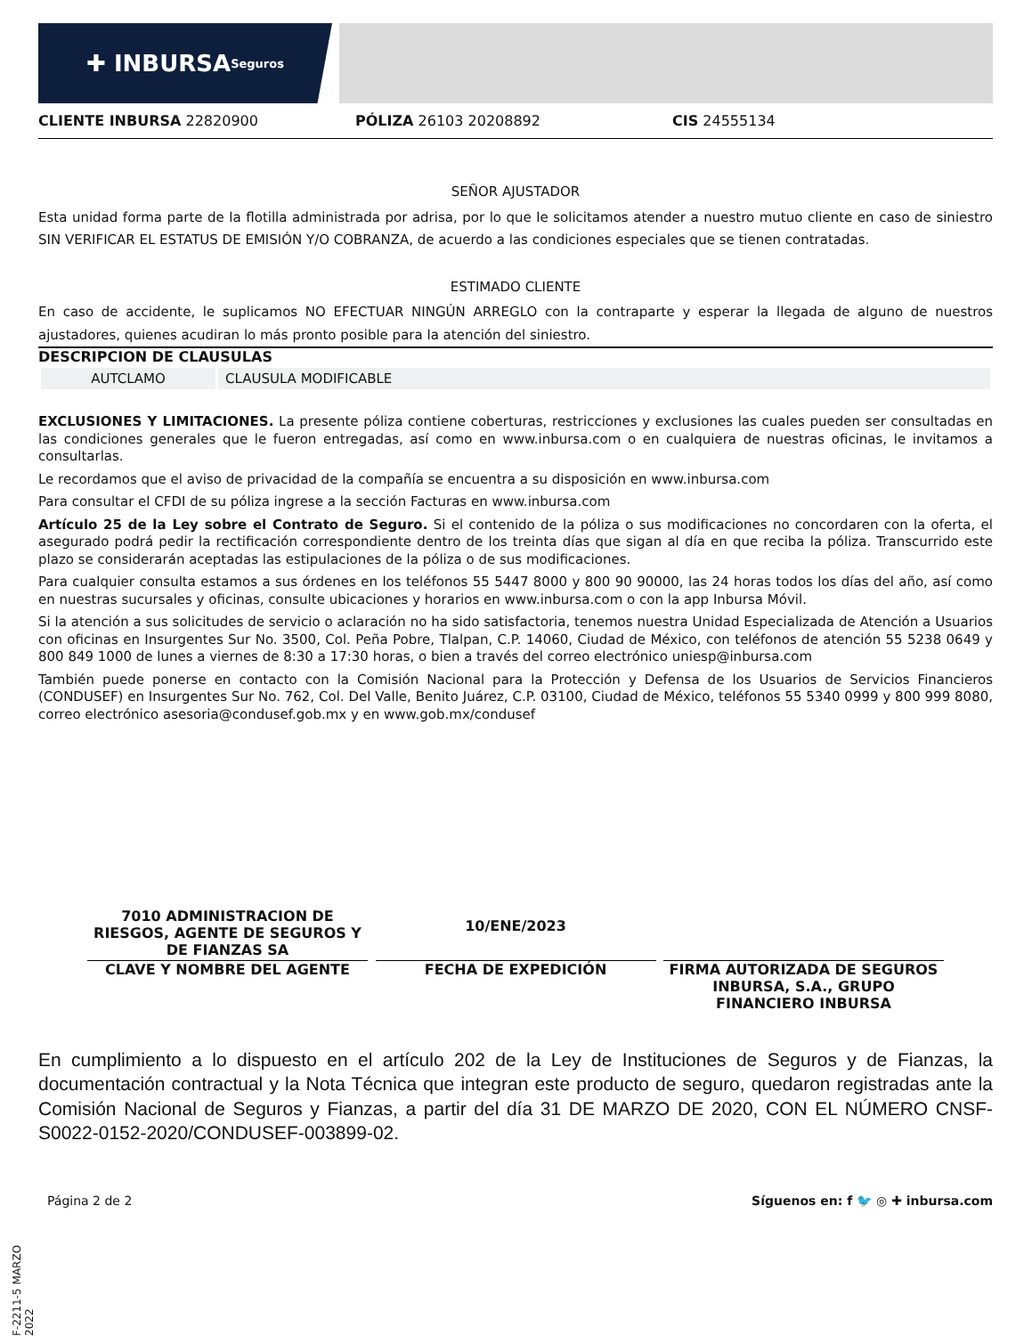F-2211-5 MARZO 2022
✚ INBURSA Seguros
CLIENTE INBURSA 22820900 PÓLIZA 26103 20208892 CIS 24555134
SEÑOR AJUSTADOR
Esta unidad forma parte de la flotilla administrada por adrisa, por lo que le solicitamos atender a nuestro mutuo cliente en caso de siniestro SIN VERIFICAR EL ESTATUS DE EMISIÓN Y/O COBRANZA, de acuerdo a las condiciones especiales que se tienen contratadas.
ESTIMADO CLIENTE
En caso de accidente, le suplicamos NO EFECTUAR NINGÚN ARREGLO con la contraparte y esperar la llegada de alguno de nuestros ajustadores, quienes acudiran lo más pronto posible para la atención del siniestro.
DESCRIPCION DE CLAUSULAS
| AUTCLAMO | CLAUSULA MODIFICABLE |
EXCLUSIONES Y LIMITACIONES. La presente póliza contiene coberturas, restricciones y exclusiones las cuales pueden ser consultadas en las condiciones generales que le fueron entregadas, así como en www.inbursa.com o en cualquiera de nuestras oficinas, le invitamos a consultarlas.
Le recordamos que el aviso de privacidad de la compañía se encuentra a su disposición en www.inbursa.com
Para consultar el CFDI de su póliza ingrese a la sección Facturas en www.inbursa.com
Artículo 25 de la Ley sobre el Contrato de Seguro. Si el contenido de la póliza o sus modificaciones no concordaren con la oferta, el asegurado podrá pedir la rectificación correspondiente dentro de los treinta días que sigan al día en que reciba la póliza. Transcurrido este plazo se considerarán aceptadas las estipulaciones de la póliza o de sus modificaciones.
Para cualquier consulta estamos a sus órdenes en los teléfonos 55 5447 8000 y 800 90 90000, las 24 horas todos los días del año, así como en nuestras sucursales y oficinas, consulte ubicaciones y horarios en www.inbursa.com o con la app Inbursa Móvil.
Si la atención a sus solicitudes de servicio o aclaración no ha sido satisfactoria, tenemos nuestra Unidad Especializada de Atención a Usuarios con oficinas en Insurgentes Sur No. 3500, Col. Peña Pobre, Tlalpan, C.P. 14060, Ciudad de México, con teléfonos de atención 55 5238 0649 y 800 849 1000 de lunes a viernes de 8:30 a 17:30 horas, o bien a través del correo electrónico uniesp@inbursa.com
También puede ponerse en contacto con la Comisión Nacional para la Protección y Defensa de los Usuarios de Servicios Financieros (CONDUSEF) en Insurgentes Sur No. 762, Col. Del Valle, Benito Juárez, C.P. 03100, Ciudad de México, teléfonos 55 5340 0999 y 800 999 8080, correo electrónico asesoria@condusef.gob.mx y en www.gob.mx/condusef
7010 ADMINISTRACION DE RIESGOS, AGENTE DE SEGUROS Y DE FIANZAS SA
CLAVE Y NOMBRE DEL AGENTE
10/ENE/2023
FECHA DE EXPEDICIÓN
FIRMA AUTORIZADA DE SEGUROS INBURSA, S.A., GRUPO FINANCIERO INBURSA
En cumplimiento a lo dispuesto en el artículo 202 de la Ley de Instituciones de Seguros y de Fianzas, la documentación contractual y la Nota Técnica que integran este producto de seguro, quedaron registradas ante la Comisión Nacional de Seguros y Fianzas, a partir del día 31 DE MARZO DE 2020, CON EL NÚMERO CNSF-S0022-0152-2020/CONDUSEF-003899-02.
Página 2 de 2 Síguenos en: f 🐦 ◎ ✚ inbursa.com